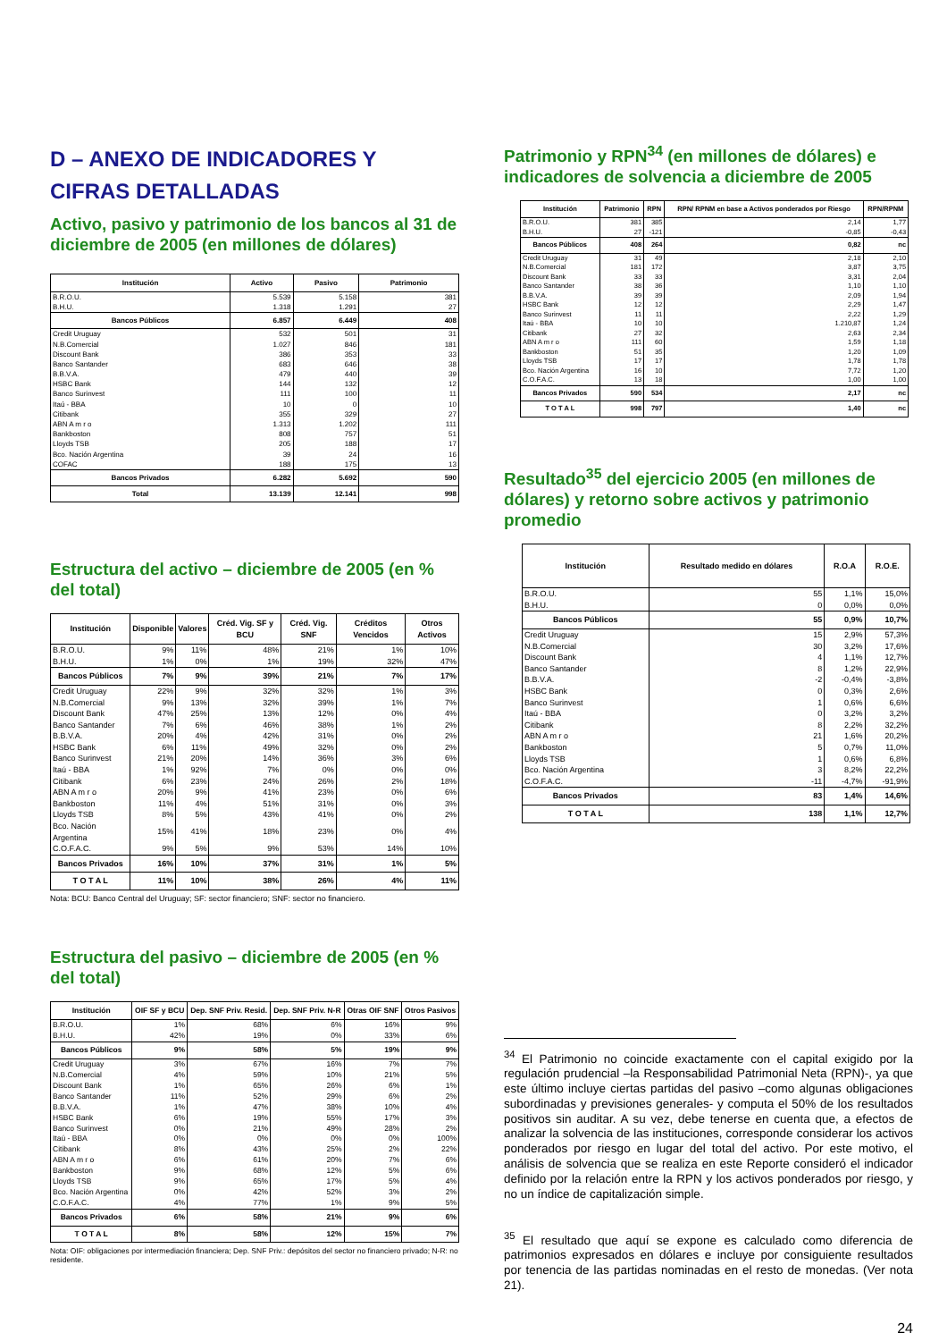D – ANEXO DE INDICADORES Y CIFRAS DETALLADAS
Activo, pasivo y patrimonio de los bancos al 31 de diciembre de 2005 (en millones de dólares)
| Institución | Activo | Pasivo | Patrimonio |
| --- | --- | --- | --- |
| B.R.O.U. | 5.539 | 5.158 | 381 |
| B.H.U. | 1.318 | 1.291 | 27 |
| Bancos Públicos | 6.857 | 6.449 | 408 |
| Credit Uruguay | 532 | 501 | 31 |
| N.B.Comercial | 1.027 | 846 | 181 |
| Discount Bank | 386 | 353 | 33 |
| Banco Santander | 683 | 646 | 38 |
| B.B.V.A. | 479 | 440 | 39 |
| HSBC Bank | 144 | 132 | 12 |
| Banco Surinvest | 111 | 100 | 11 |
| Itaú - BBA | 10 | 0 | 10 |
| Citibank | 355 | 329 | 27 |
| ABN A m r o | 1.313 | 1.202 | 111 |
| Bankboston | 808 | 757 | 51 |
| Lloyds TSB | 205 | 188 | 17 |
| Bco. Nación Argentina | 39 | 24 | 16 |
| COFAC | 188 | 175 | 13 |
| Bancos Privados | 6.282 | 5.692 | 590 |
| Total | 13.139 | 12.141 | 998 |
Estructura del activo – diciembre de 2005 (en % del total)
| Institución | Disponible | Valores | Créd. Vig. SF y BCU | Créd. Vig. SNF | Créditos Vencidos | Otros Activos |
| --- | --- | --- | --- | --- | --- | --- |
| B.R.O.U. | 9% | 11% | 48% | 21% | 1% | 10% |
| B.H.U. | 1% | 0% | 1% | 19% | 32% | 47% |
| Bancos Públicos | 7% | 9% | 39% | 21% | 7% | 17% |
| Credit Uruguay | 22% | 9% | 32% | 32% | 1% | 3% |
| N.B.Comercial | 9% | 13% | 32% | 39% | 1% | 7% |
| Discount Bank | 47% | 25% | 13% | 12% | 0% | 4% |
| Banco Santander | 7% | 6% | 46% | 38% | 1% | 2% |
| B.B.V.A. | 20% | 4% | 42% | 31% | 0% | 2% |
| HSBC Bank | 6% | 11% | 49% | 32% | 0% | 2% |
| Banco Surinvest | 21% | 20% | 14% | 36% | 3% | 6% |
| Itaú - BBA | 1% | 92% | 7% | 0% | 0% | 0% |
| Citibank | 6% | 23% | 24% | 26% | 2% | 18% |
| ABN A m r o | 20% | 9% | 41% | 23% | 0% | 6% |
| Bankboston | 11% | 4% | 51% | 31% | 0% | 3% |
| Lloyds TSB | 8% | 5% | 43% | 41% | 0% | 2% |
| Bco. Nación Argentina | 15% | 41% | 18% | 23% | 0% | 4% |
| C.O.F.A.C. | 9% | 5% | 9% | 53% | 14% | 10% |
| Bancos Privados | 16% | 10% | 37% | 31% | 1% | 5% |
| T O T A L | 11% | 10% | 38% | 26% | 4% | 11% |
Nota: BCU: Banco Central del Uruguay; SF: sector financiero; SNF: sector no financiero.
Estructura del pasivo – diciembre de 2005 (en % del total)
| Institución | OIF SF y BCU | Dep. SNF Priv. Resid. | Dep. SNF Priv. N-R | Otras OIF SNF | Otros Pasivos |
| --- | --- | --- | --- | --- | --- |
| B.R.O.U. | 1% | 68% | 6% | 16% | 9% |
| B.H.U. | 42% | 19% | 0% | 33% | 6% |
| Bancos Públicos | 9% | 58% | 5% | 19% | 9% |
| Credit Uruguay | 3% | 67% | 16% | 7% | 7% |
| N.B.Comercial | 4% | 59% | 10% | 21% | 5% |
| Discount Bank | 1% | 65% | 26% | 6% | 1% |
| Banco Santander | 11% | 52% | 29% | 6% | 2% |
| B.B.V.A. | 1% | 47% | 38% | 10% | 4% |
| HSBC Bank | 6% | 19% | 55% | 17% | 3% |
| Banco Surinvest | 0% | 21% | 49% | 28% | 2% |
| Itaú - BBA | 0% | 0% | 0% | 0% | 100% |
| Citibank | 8% | 43% | 25% | 2% | 22% |
| ABN A m r o | 6% | 61% | 20% | 7% | 6% |
| Bankboston | 9% | 68% | 12% | 5% | 6% |
| Lloyds TSB | 9% | 65% | 17% | 5% | 4% |
| Bco. Nación Argentina | 0% | 42% | 52% | 3% | 2% |
| C.O.F.A.C. | 4% | 77% | 1% | 9% | 5% |
| Bancos Privados | 6% | 58% | 21% | 9% | 6% |
| T O T A L | 8% | 58% | 12% | 15% | 7% |
Nota: OIF: obligaciones por intermediación financiera; Dep. SNF Priv.: depósitos del sector no financiero privado; N-R: no residente.
Patrimonio y RPN<sup>34</sup> (en millones de dólares) e indicadores de solvencia a diciembre de 2005
| Institución | Patrimonio | RPN | RPN/ RPNM en base a Activos ponderados por Riesgo | RPN/RPNM |
| --- | --- | --- | --- | --- |
| B.R.O.U. | 381 | 385 | 2,14 | 1,77 |
| B.H.U. | 27 | -121 | -0,85 | -0,43 |
| Bancos Públicos | 408 | 264 | 0,82 | nc |
| Credit Uruguay | 31 | 49 | 2,18 | 2,10 |
| N.B.Comercial | 181 | 172 | 3,87 | 3,75 |
| Discount Bank | 33 | 33 | 3,31 | 2,04 |
| Banco Santander | 38 | 36 | 1,10 | 1,10 |
| B.B.V.A. | 39 | 39 | 2,09 | 1,94 |
| HSBC Bank | 12 | 12 | 2,29 | 1,47 |
| Banco Surinvest | 11 | 11 | 2,22 | 1,29 |
| Itaú - BBA | 10 | 10 | 1.210,87 | 1,24 |
| Citibank | 27 | 32 | 2,63 | 2,34 |
| ABN A m r o | 111 | 60 | 1,59 | 1,18 |
| Bankboston | 51 | 35 | 1,20 | 1,09 |
| Lloyds TSB | 17 | 17 | 1,78 | 1,78 |
| Bco. Nación Argentina | 16 | 10 | 7,72 | 1,20 |
| C.O.F.A.C. | 13 | 18 | 1,00 | 1,00 |
| Bancos Privados | 590 | 534 | 2,17 | nc |
| T O T A L | 998 | 797 | 1,40 | nc |
Resultado<sup>35</sup> del ejercicio 2005 (en millones de dólares) y retorno sobre activos y patrimonio promedio
| Institución | Resultado medido en dólares | R.O.A | R.O.E. |
| --- | --- | --- | --- |
| B.R.O.U. | 55 | 1,1% | 15,0% |
| B.H.U. | 0 | 0,0% | 0,0% |
| Bancos Públicos | 55 | 0,9% | 10,7% |
| Credit Uruguay | 15 | 2,9% | 57,3% |
| N.B.Comercial | 30 | 3,2% | 17,6% |
| Discount Bank | 4 | 1,1% | 12,7% |
| Banco Santander | 8 | 1,2% | 22,9% |
| B.B.V.A. | -2 | -0,4% | -3,8% |
| HSBC Bank | 0 | 0,3% | 2,6% |
| Banco Surinvest | 1 | 0,6% | 6,6% |
| Itaú - BBA | 0 | 3,2% | 3,2% |
| Citibank | 8 | 2,2% | 32,2% |
| ABN A m r o | 21 | 1,6% | 20,2% |
| Bankboston | 5 | 0,7% | 11,0% |
| Lloyds TSB | 1 | 0,6% | 6,8% |
| Bco. Nación Argentina | 3 | 8,2% | 22,2% |
| C.O.F.A.C. | -11 | -4,7% | -91,9% |
| Bancos Privados | 83 | 1,4% | 14,6% |
| T O T A L | 138 | 1,1% | 12,7% |
<sup>34</sup> El Patrimonio no coincide exactamente con el capital exigido por la regulación prudencial –la Responsabilidad Patrimonial Neta (RPN)-, ya que este último incluye ciertas partidas del pasivo –como algunas obligaciones subordinadas y previsiones generales- y computa el 50% de los resultados positivos sin auditar. A su vez, debe tenerse en cuenta que, a efectos de analizar la solvencia de las instituciones, corresponde considerar los activos ponderados por riesgo en lugar del total del activo. Por este motivo, el análisis de solvencia que se realiza en este Reporte consideró el indicador definido por la relación entre la RPN y los activos ponderados por riesgo, y no un índice de capitalización simple.
<sup>35</sup> El resultado que aquí se expone es calculado como diferencia de patrimonios expresados en dólares e incluye por consiguiente resultados por tenencia de las partidas nominadas en el resto de monedas. (Ver nota 21).
24